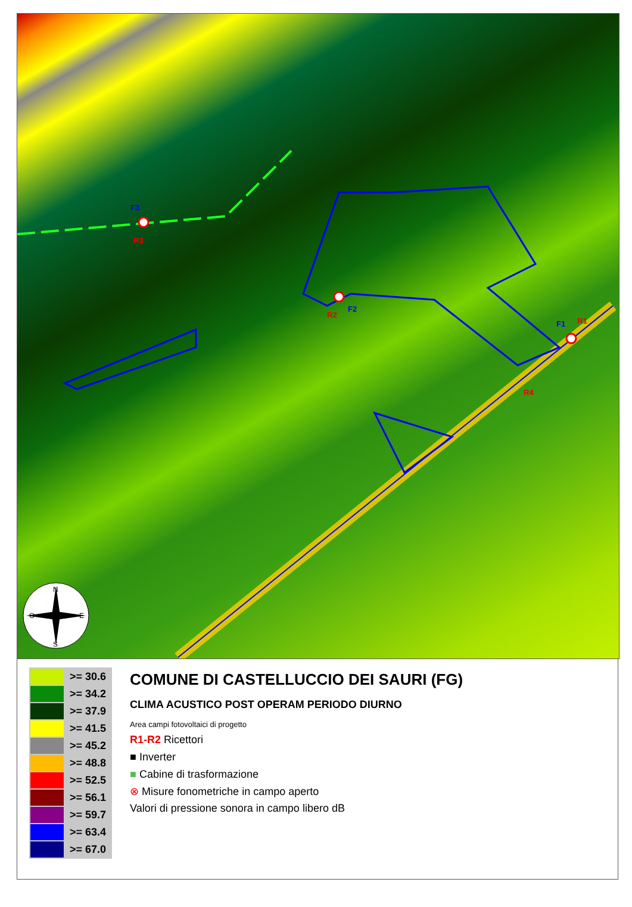F1
R1
F2
R2
F3
R3
R4
N
O
E
S
| | >= 30.6 |
| | >= 34.2 |
| | >= 37.9 |
| | >= 41.5 |
| | >= 45.2 |
| | >= 48.8 |
| | >= 52.5 |
| | >= 56.1 |
| | >= 59.7 |
| | >= 63.4 |
| | >= 67.0 |
COMUNE DI CASTELLUCCIO DEI SAURI (FG)
CLIMA ACUSTICO POST OPERAM PERIODO DIURNO
Area campi fotovoltaici di progetto
R1-R2 Ricettori
■ Inverter
■ Cabine di trasformazione
⊗ Misure fonometriche in campo aperto
Valori di pressione sonora in campo libero dB